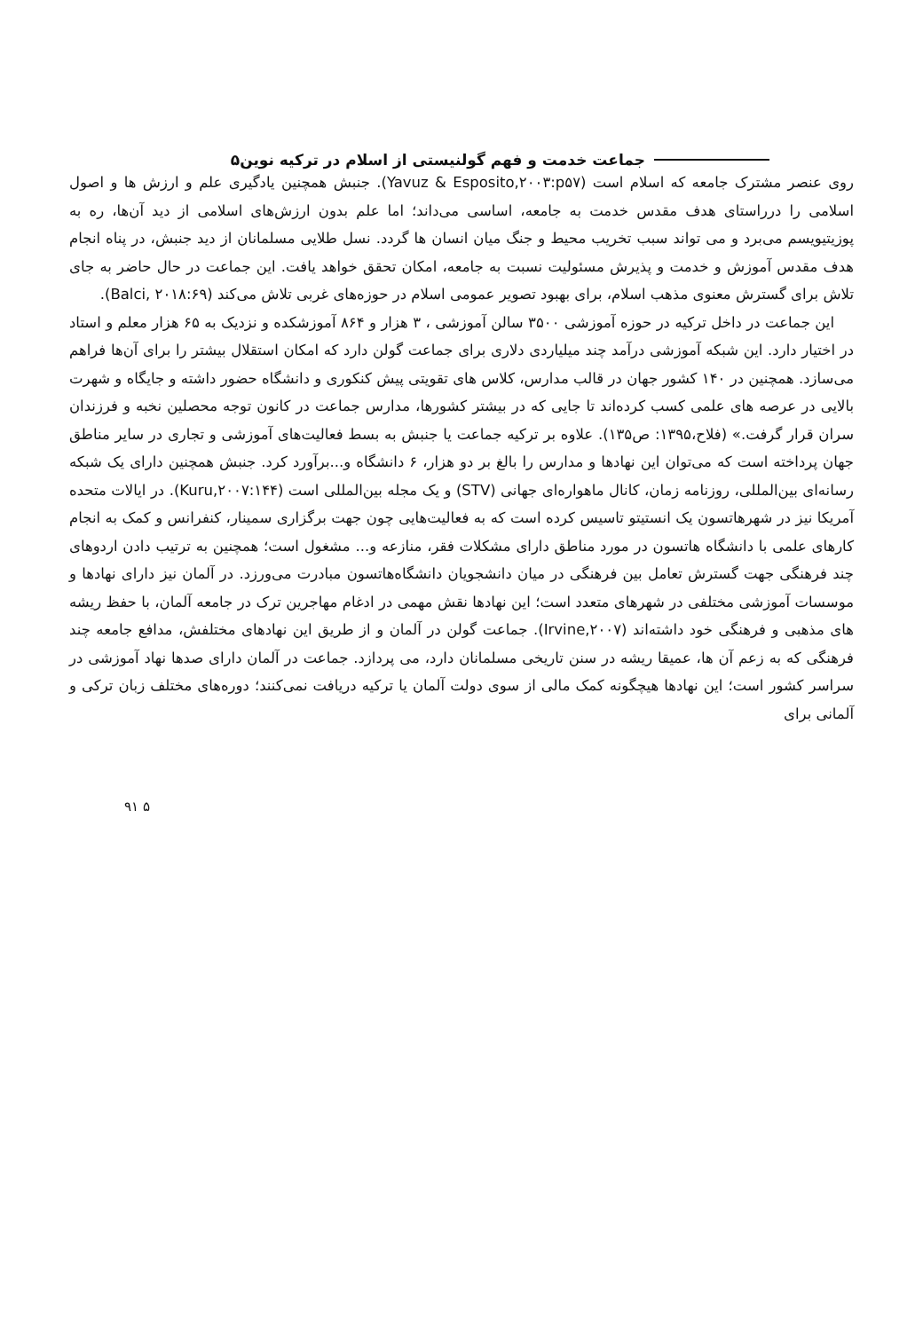جماعت خدمت و فهم گولنیستی از اسلام در ترکیه نوین۵
روی عنصر مشترک جامعه که اسلام است (Yavuz & Esposito,۲۰۰۳:p۵۷). جنبش همچنین یادگیری علم و ارزش ها و اصول اسلامی را درراستای هدف مقدس خدمت به جامعه، اساسی می‌داند؛ اما علم بدون ارزش‌های اسلامی از دید آن‌ها، ره به پوزیتیویسم می‌برد و می تواند سبب تخریب محیط و جنگ میان انسان ها گردد. نسل طلایی مسلمانان از دید جنبش، در پناه انجام هدف مقدس آموزش و خدمت و پذیرش مسئولیت نسبت به جامعه، امکان تحقق خواهد یافت. این جماعت در حال حاضر به جای تلاش برای گسترش معنوی مذهب اسلام، برای بهبود تصویر عمومی اسلام در حوزه‌های غربی تلاش می‌کند (Balci, ۲۰۱۸:۶۹).
این جماعت در داخل ترکیه در حوزه آموزشی ۳۵۰۰ سالن آموزشی ، ۳ هزار و ۸۶۴ آموزشکده و نزدیک به ۶۵ هزار معلم و استاد در اختیار دارد. این شبکه آموزشی درآمد چند میلیاردی دلاری برای جماعت گولن دارد که امکان استقلال بیشتر را برای آن‌ها فراهم می‌سازد. همچنین در ۱۴۰ کشور جهان در قالب مدارس، کلاس های تقویتی پیش کنکوری و دانشگاه حضور داشته و جایگاه و شهرت بالایی در عرصه های علمی کسب کرده‌اند تا جایی که در بیشتر کشورها، مدارس جماعت در کانون توجه محصلین نخبه و فرزندان سران قرار گرفت.» (فلاح،۱۳۹۵: ص۱۳۵). علاوه بر ترکیه جماعت یا جنبش به بسط فعالیت‌های آموزشی و تجاری در سایر مناطق جهان پرداخته است که می‌توان این نهادها و مدارس را بالغ بر دو هزار، ۶ دانشگاه و...برآورد کرد. جنبش همچنین دارای یک شبکه رسانه‌ای بین‌المللی، روزنامه زمان، کانال ماهواره‌ای جهانی (STV) و یک مجله بین‌المللی است (Kuru,۲۰۰۷:۱۴۴). در ایالات متحده آمریکا نیز در شهرهاتسون یک انستیتو تاسیس کرده است که به فعالیت‌هایی چون جهت برگزاری سمینار، کنفرانس و کمک به انجام کارهای علمی با دانشگاه هاتسون در مورد مناطق دارای مشکلات فقر، منازعه و... مشغول است؛ همچنین به ترتیب دادن اردوهای چند فرهنگی جهت گسترش تعامل بین فرهنگی در میان دانشجویان دانشگاه‌هاتسون مبادرت می‌ورزد. در آلمان نیز دارای نهادها و موسسات آموزشی مختلفی در شهرهای متعدد است؛ این نهادها نقش مهمی در ادغام مهاجرین ترک در جامعه آلمان، با حفظ ریشه های مذهبی و فرهنگی خود داشته‌اند (Irvine,۲۰۰۷). جماعت گولن در آلمان و از طریق این نهادهای مختلفش، مدافع جامعه چند فرهنگی که به زعم آن ها، عمیقا ریشه در سنن تاریخی مسلمانان دارد، می پردازد. جماعت در آلمان دارای صدها نهاد آموزشی در سراسر کشور است؛ این نهادها هیچگونه کمک مالی از سوی دولت آلمان یا ترکیه دریافت نمی‌کنند؛ دوره‌های مختلف زبان ترکی و آلمانی برای
۵ ۹۱